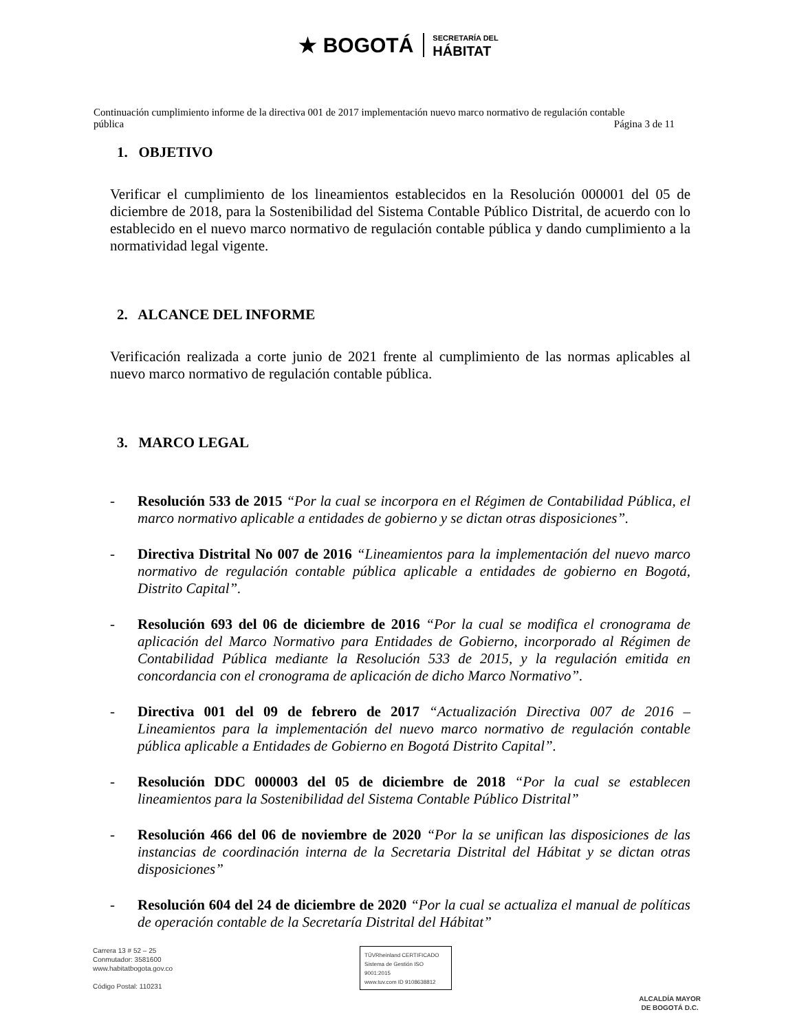★ BOGOTÁ SECRETARÍA DEL
HÁBITAT
Continuación cumplimiento informe de la directiva 001 de 2017 implementación nuevo marco normativo de regulación contable
pública
Página 3 de 11
1. OBJETIVO
Verificar el cumplimiento de los lineamientos establecidos en la Resolución 000001 del 05 de diciembre de 2018, para la Sostenibilidad del Sistema Contable Público Distrital, de acuerdo con lo establecido en el nuevo marco normativo de regulación contable pública y dando cumplimiento a la normatividad legal vigente.
2. ALCANCE DEL INFORME
Verificación realizada a corte junio de 2021 frente al cumplimiento de las normas aplicables al nuevo marco normativo de regulación contable pública.
3. MARCO LEGAL
- Resolución 533 de 2015 “Por la cual se incorpora en el Régimen de Contabilidad Pública, el marco normativo aplicable a entidades de gobierno y se dictan otras disposiciones”.
- Directiva Distrital No 007 de 2016 “Lineamientos para la implementación del nuevo marco normativo de regulación contable pública aplicable a entidades de gobierno en Bogotá, Distrito Capital”.
- Resolución 693 del 06 de diciembre de 2016 “Por la cual se modifica el cronograma de aplicación del Marco Normativo para Entidades de Gobierno, incorporado al Régimen de Contabilidad Pública mediante la Resolución 533 de 2015, y la regulación emitida en concordancia con el cronograma de aplicación de dicho Marco Normativo”.
- Directiva 001 del 09 de febrero de 2017 “Actualización Directiva 007 de 2016 – Lineamientos para la implementación del nuevo marco normativo de regulación contable pública aplicable a Entidades de Gobierno en Bogotá Distrito Capital”.
- Resolución DDC 000003 del 05 de diciembre de 2018 “Por la cual se establecen lineamientos para la Sostenibilidad del Sistema Contable Público Distrital”
- Resolución 466 del 06 de noviembre de 2020 “Por la se unifican las disposiciones de las instancias de coordinación interna de la Secretaria Distrital del Hábitat y se dictan otras disposiciones”
- Resolución 604 del 24 de diciembre de 2020 “Por la cual se actualiza el manual de políticas de operación contable de la Secretaría Distrital del Hábitat”
Carrera 13 # 52 – 25
Conmutador: 3581600
www.habitatbogota.gov.co
Código Postal: 110231
TÜVRheinland CERTIFICADO
Sistema de Gestión ISO 9001:2015
www.tuv.com ID 9108638812
ALCALDÍA MAYOR
DE BOGOTÁ D.C.